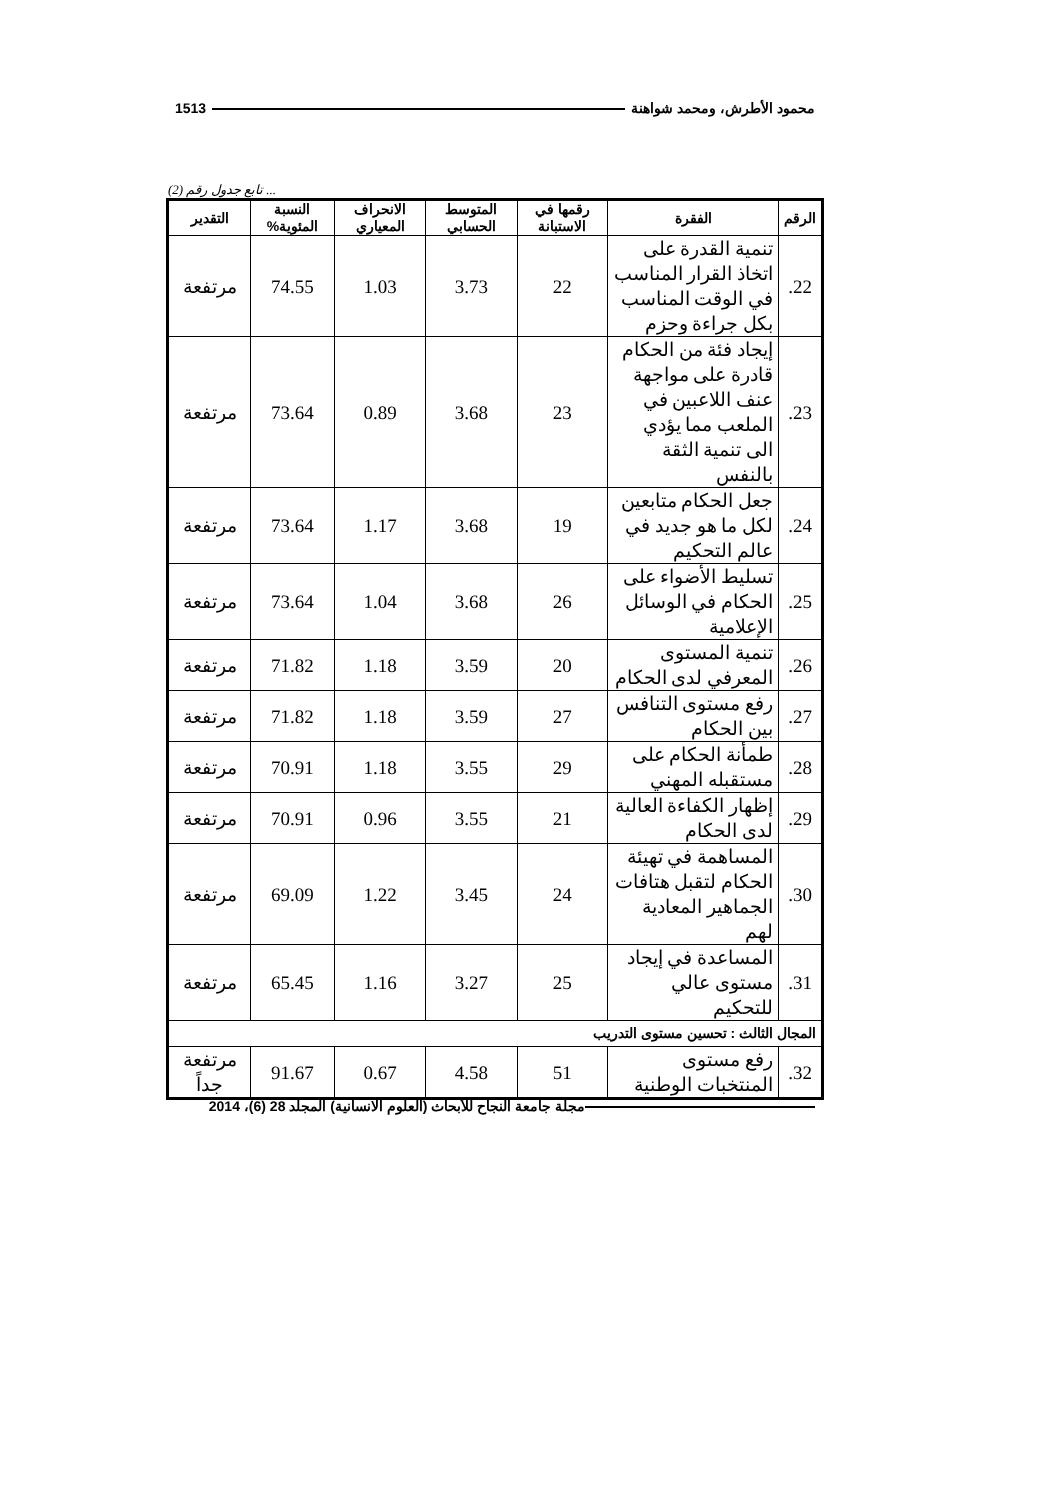محمود الأطرش، ومحمد شواهنة 1513
... تابع جدول رقم (2)
| الرقم | الفقرة | رقمها في الاستبانة | المتوسط الحسابي | الانحراف المعياري | النسبة المئوية% | التقدير |
| --- | --- | --- | --- | --- | --- | --- |
| 22. | تنمية القدرة على اتخاذ القرار المناسب في الوقت المناسب بكل جراءة وحزم | 22 | 3.73 | 1.03 | 74.55 | مرتفعة |
| 23. | إيجاد فئة من الحكام قادرة على مواجهة عنف اللاعبين في الملعب مما يؤدي الى تنمية الثقة بالنفس | 23 | 3.68 | 0.89 | 73.64 | مرتفعة |
| 24. | جعل الحكام متابعين لكل ما هو جديد في عالم التحكيم | 19 | 3.68 | 1.17 | 73.64 | مرتفعة |
| 25. | تسليط الأضواء على الحكام في الوسائل الإعلامية | 26 | 3.68 | 1.04 | 73.64 | مرتفعة |
| 26. | تنمية المستوى المعرفي لدى الحكام | 20 | 3.59 | 1.18 | 71.82 | مرتفعة |
| 27. | رفع مستوى التنافس بين الحكام | 27 | 3.59 | 1.18 | 71.82 | مرتفعة |
| 28. | طمأنة الحكام على مستقبله المهني | 29 | 3.55 | 1.18 | 70.91 | مرتفعة |
| 29. | إظهار الكفاءة العالية لدى الحكام | 21 | 3.55 | 0.96 | 70.91 | مرتفعة |
| 30. | المساهمة في تهيئة الحكام لتقبل هتافات الجماهير المعادية لهم | 24 | 3.45 | 1.22 | 69.09 | مرتفعة |
| 31. | المساعدة في إيجاد مستوى عالي للتحكيم | 25 | 3.27 | 1.16 | 65.45 | مرتفعة |
| المجال الثالث : تحسين مستوى التدريب | | | | | | |
| 32. | رفع مستوى المنتخبات الوطنية | 51 | 4.58 | 0.67 | 91.67 | مرتفعة جداً |
مجلة جامعة النجاح للأبحاث (العلوم الانسانية) المجلد 28 (6)، 2014